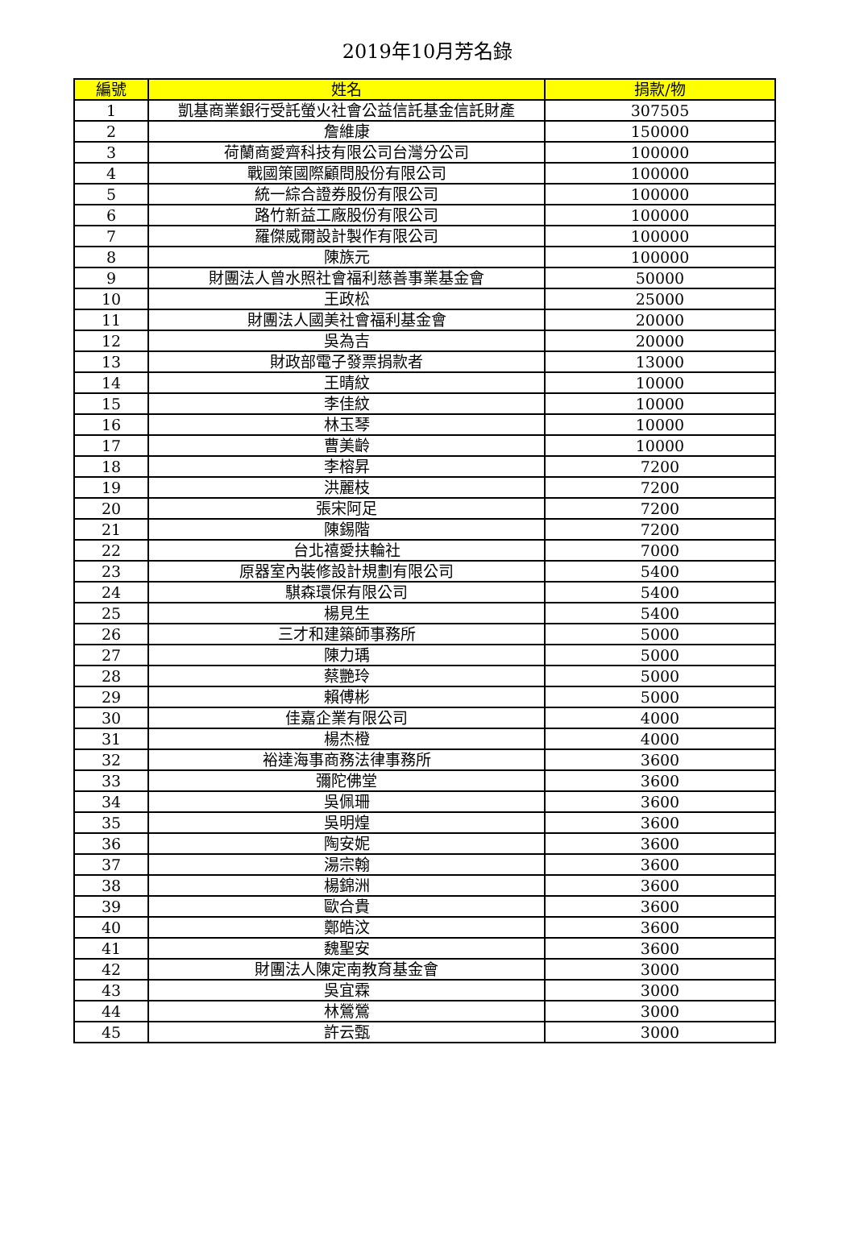2019年10月芳名錄
| 編號 | 姓名 | 捐款/物 |
| --- | --- | --- |
| 1 | 凱基商業銀行受託螢火社會公益信託基金信託財產 | 307505 |
| 2 | 詹維康 | 150000 |
| 3 | 荷蘭商愛齊科技有限公司台灣分公司 | 100000 |
| 4 | 戰國策國際顧問股份有限公司 | 100000 |
| 5 | 統一綜合證券股份有限公司 | 100000 |
| 6 | 路竹新益工廠股份有限公司 | 100000 |
| 7 | 羅傑威爾設計製作有限公司 | 100000 |
| 8 | 陳族元 | 100000 |
| 9 | 財團法人曾水照社會福利慈善事業基金會 | 50000 |
| 10 | 王政松 | 25000 |
| 11 | 財團法人國美社會福利基金會 | 20000 |
| 12 | 吳為吉 | 20000 |
| 13 | 財政部電子發票捐款者 | 13000 |
| 14 | 王晴紋 | 10000 |
| 15 | 李佳紋 | 10000 |
| 16 | 林玉琴 | 10000 |
| 17 | 曹美齡 | 10000 |
| 18 | 李榕昇 | 7200 |
| 19 | 洪麗枝 | 7200 |
| 20 | 張宋阿足 | 7200 |
| 21 | 陳錫階 | 7200 |
| 22 | 台北禧愛扶輪社 | 7000 |
| 23 | 原器室內裝修設計規劃有限公司 | 5400 |
| 24 | 騏森環保有限公司 | 5400 |
| 25 | 楊見生 | 5400 |
| 26 | 三才和建築師事務所 | 5000 |
| 27 | 陳力瑀 | 5000 |
| 28 | 蔡艷玲 | 5000 |
| 29 | 賴傅彬 | 5000 |
| 30 | 佳嘉企業有限公司 | 4000 |
| 31 | 楊杰橙 | 4000 |
| 32 | 裕達海事商務法律事務所 | 3600 |
| 33 | 彌陀佛堂 | 3600 |
| 34 | 吳佩珊 | 3600 |
| 35 | 吳明煌 | 3600 |
| 36 | 陶安妮 | 3600 |
| 37 | 湯宗翰 | 3600 |
| 38 | 楊錦洲 | 3600 |
| 39 | 歐合貴 | 3600 |
| 40 | 鄭皓汶 | 3600 |
| 41 | 魏聖安 | 3600 |
| 42 | 財團法人陳定南教育基金會 | 3000 |
| 43 | 吳宜霖 | 3000 |
| 44 | 林鶯鶯 | 3000 |
| 45 | 許云甄 | 3000 |